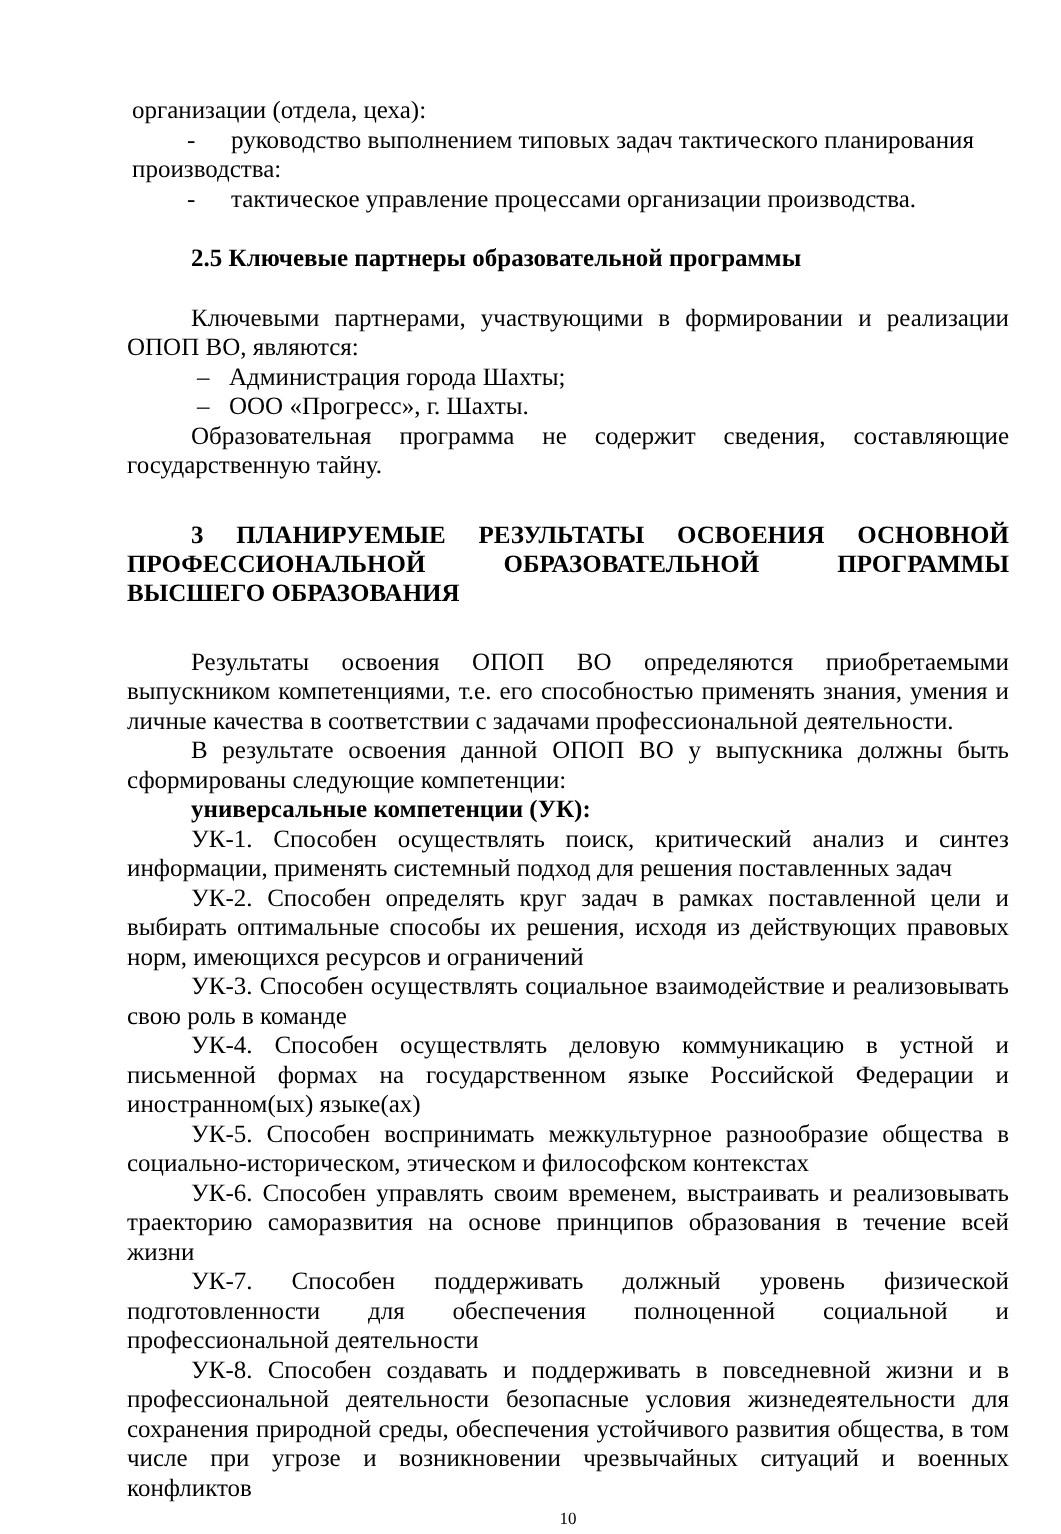организации (отдела, цеха):
- руководство выполнением типовых задач тактического планирования
производства:
- тактическое управление процессами организации производства.
2.5 Ключевые партнеры образовательной программы
Ключевыми партнерами, участвующими в формировании и реализации ОПОП ВО, являются:
– Администрация города Шахты;
– ООО «Прогресс», г. Шахты.
Образовательная программа не содержит сведения, составляющие государственную тайну.
3 ПЛАНИРУЕМЫЕ РЕЗУЛЬТАТЫ ОСВОЕНИЯ ОСНОВНОЙ ПРОФЕССИОНАЛЬНОЙ ОБРАЗОВАТЕЛЬНОЙ ПРОГРАММЫ ВЫСШЕГО ОБРАЗОВАНИЯ
Результаты освоения ОПОП ВО определяются приобретаемыми выпускником компетенциями, т.е. его способностью применять знания, умения и личные качества в соответствии с задачами профессиональной деятельности.
В результате освоения данной ОПОП ВО у выпускника должны быть сформированы следующие компетенции:
универсальные компетенции (УК):
УК-1. Способен осуществлять поиск, критический анализ и синтез информации, применять системный подход для решения поставленных задач
УК-2. Способен определять круг задач в рамках поставленной цели и выбирать оптимальные способы их решения, исходя из действующих правовых норм, имеющихся ресурсов и ограничений
УК-3. Способен осуществлять социальное взаимодействие и реализовывать свою роль в команде
УК-4. Способен осуществлять деловую коммуникацию в устной и письменной формах на государственном языке Российской Федерации и иностранном(ых) языке(ах)
УК-5. Способен воспринимать межкультурное разнообразие общества в социально-историческом, этическом и философском контекстах
УК-6. Способен управлять своим временем, выстраивать и реализовывать траекторию саморазвития на основе принципов образования в течение всей жизни
УК-7. Способен поддерживать должный уровень физической подготовленности для обеспечения полноценной социальной и профессиональной деятельности
УК-8. Способен создавать и поддерживать в повседневной жизни и в профессиональной деятельности безопасные условия жизнедеятельности для сохранения природной среды, обеспечения устойчивого развития общества, в том числе при угрозе и возникновении чрезвычайных ситуаций и военных конфликтов
10